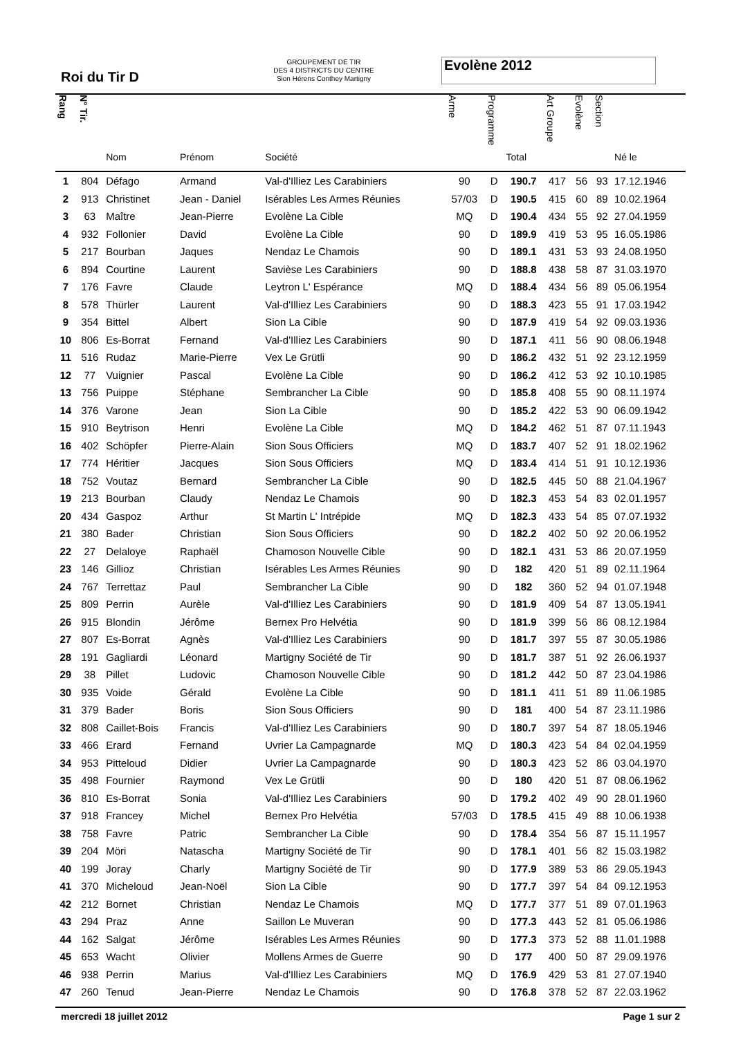Roi du Tir D
GROUPEMENT DE TIR
DES 4 DISTRICTS DU CENTRE
Sion Hérens Conthey Martigny
Evolène 2012
| Rang | N° Tir. | Nom | Prénom | Société | Arme | Programme | Total | Art Groupe | Evolène | Section | Né le |
| --- | --- | --- | --- | --- | --- | --- | --- | --- | --- | --- | --- |
| 1 | 804 | Défago | Armand | Val-d'Illiez Les Carabiniers | 90 | D | 190.7 | 417 | 56 | 93 | 17.12.1946 |
| 2 | 913 | Christinet | Jean - Daniel | Isérables Les Armes Réunies | 57/03 | D | 190.5 | 415 | 60 | 89 | 10.02.1964 |
| 3 | 63 | Maître | Jean-Pierre | Evolène La Cible | MQ | D | 190.4 | 434 | 55 | 92 | 27.04.1959 |
| 4 | 932 | Follonier | David | Evolène La Cible | 90 | D | 189.9 | 419 | 53 | 95 | 16.05.1986 |
| 5 | 217 | Bourban | Jaques | Nendaz Le Chamois | 90 | D | 189.1 | 431 | 53 | 93 | 24.08.1950 |
| 6 | 894 | Courtine | Laurent | Savièse Les Carabiniers | 90 | D | 188.8 | 438 | 58 | 87 | 31.03.1970 |
| 7 | 176 | Favre | Claude | Leytron L' Espérance | MQ | D | 188.4 | 434 | 56 | 89 | 05.06.1954 |
| 8 | 578 | Thürler | Laurent | Val-d'Illiez Les Carabiniers | 90 | D | 188.3 | 423 | 55 | 91 | 17.03.1942 |
| 9 | 354 | Bittel | Albert | Sion La Cible | 90 | D | 187.9 | 419 | 54 | 92 | 09.03.1936 |
| 10 | 806 | Es-Borrat | Fernand | Val-d'Illiez Les Carabiniers | 90 | D | 187.1 | 411 | 56 | 90 | 08.06.1948 |
| 11 | 516 | Rudaz | Marie-Pierre | Vex Le Grütli | 90 | D | 186.2 | 432 | 51 | 92 | 23.12.1959 |
| 12 | 77 | Vuignier | Pascal | Evolène La Cible | 90 | D | 186.2 | 412 | 53 | 92 | 10.10.1985 |
| 13 | 756 | Puippe | Stéphane | Sembrancher La Cible | 90 | D | 185.8 | 408 | 55 | 90 | 08.11.1974 |
| 14 | 376 | Varone | Jean | Sion La Cible | 90 | D | 185.2 | 422 | 53 | 90 | 06.09.1942 |
| 15 | 910 | Beytrison | Henri | Evolène La Cible | MQ | D | 184.2 | 462 | 51 | 87 | 07.11.1943 |
| 16 | 402 | Schöpfer | Pierre-Alain | Sion Sous Officiers | MQ | D | 183.7 | 407 | 52 | 91 | 18.02.1962 |
| 17 | 774 | Héritier | Jacques | Sion Sous Officiers | MQ | D | 183.4 | 414 | 51 | 91 | 10.12.1936 |
| 18 | 752 | Voutaz | Bernard | Sembrancher La Cible | 90 | D | 182.5 | 445 | 50 | 88 | 21.04.1967 |
| 19 | 213 | Bourban | Claudy | Nendaz Le Chamois | 90 | D | 182.3 | 453 | 54 | 83 | 02.01.1957 |
| 20 | 434 | Gaspoz | Arthur | St Martin L' Intrépide | MQ | D | 182.3 | 433 | 54 | 85 | 07.07.1932 |
| 21 | 380 | Bader | Christian | Sion Sous Officiers | 90 | D | 182.2 | 402 | 50 | 92 | 20.06.1952 |
| 22 | 27 | Delaloye | Raphaël | Chamoson Nouvelle Cible | 90 | D | 182.1 | 431 | 53 | 86 | 20.07.1959 |
| 23 | 146 | Gillioz | Christian | Isérables Les Armes Réunies | 90 | D | 182 | 420 | 51 | 89 | 02.11.1964 |
| 24 | 767 | Terrettaz | Paul | Sembrancher La Cible | 90 | D | 182 | 360 | 52 | 94 | 01.07.1948 |
| 25 | 809 | Perrin | Aurèle | Val-d'Illiez Les Carabiniers | 90 | D | 181.9 | 409 | 54 | 87 | 13.05.1941 |
| 26 | 915 | Blondin | Jérôme | Bernex Pro Helvétia | 90 | D | 181.9 | 399 | 56 | 86 | 08.12.1984 |
| 27 | 807 | Es-Borrat | Agnès | Val-d'Illiez Les Carabiniers | 90 | D | 181.7 | 397 | 55 | 87 | 30.05.1986 |
| 28 | 191 | Gagliardi | Léonard | Martigny Société de Tir | 90 | D | 181.7 | 387 | 51 | 92 | 26.06.1937 |
| 29 | 38 | Pillet | Ludovic | Chamoson Nouvelle Cible | 90 | D | 181.2 | 442 | 50 | 87 | 23.04.1986 |
| 30 | 935 | Voide | Gérald | Evolène La Cible | 90 | D | 181.1 | 411 | 51 | 89 | 11.06.1985 |
| 31 | 379 | Bader | Boris | Sion Sous Officiers | 90 | D | 181 | 400 | 54 | 87 | 23.11.1986 |
| 32 | 808 | Caillet-Bois | Francis | Val-d'Illiez Les Carabiniers | 90 | D | 180.7 | 397 | 54 | 87 | 18.05.1946 |
| 33 | 466 | Erard | Fernand | Uvrier La Campagnarde | MQ | D | 180.3 | 423 | 54 | 84 | 02.04.1959 |
| 34 | 953 | Pitteloud | Didier | Uvrier La Campagnarde | 90 | D | 180.3 | 423 | 52 | 86 | 03.04.1970 |
| 35 | 498 | Fournier | Raymond | Vex Le Grütli | 90 | D | 180 | 420 | 51 | 87 | 08.06.1962 |
| 36 | 810 | Es-Borrat | Sonia | Val-d'Illiez Les Carabiniers | 90 | D | 179.2 | 402 | 49 | 90 | 28.01.1960 |
| 37 | 918 | Francey | Michel | Bernex Pro Helvétia | 57/03 | D | 178.5 | 415 | 49 | 88 | 10.06.1938 |
| 38 | 758 | Favre | Patric | Sembrancher La Cible | 90 | D | 178.4 | 354 | 56 | 87 | 15.11.1957 |
| 39 | 204 | Möri | Natascha | Martigny Société de Tir | 90 | D | 178.1 | 401 | 56 | 82 | 15.03.1982 |
| 40 | 199 | Joray | Charly | Martigny Société de Tir | 90 | D | 177.9 | 389 | 53 | 86 | 29.05.1943 |
| 41 | 370 | Micheloud | Jean-Noël | Sion La Cible | 90 | D | 177.7 | 397 | 54 | 84 | 09.12.1953 |
| 42 | 212 | Bornet | Christian | Nendaz Le Chamois | MQ | D | 177.7 | 377 | 51 | 89 | 07.01.1963 |
| 43 | 294 | Praz | Anne | Saillon Le Muveran | 90 | D | 177.3 | 443 | 52 | 81 | 05.06.1986 |
| 44 | 162 | Salgat | Jérôme | Isérables Les Armes Réunies | 90 | D | 177.3 | 373 | 52 | 88 | 11.01.1988 |
| 45 | 653 | Wacht | Olivier | Mollens Armes de Guerre | 90 | D | 177 | 400 | 50 | 87 | 29.09.1976 |
| 46 | 938 | Perrin | Marius | Val-d'Illiez Les Carabiniers | MQ | D | 176.9 | 429 | 53 | 81 | 27.07.1940 |
| 47 | 260 | Tenud | Jean-Pierre | Nendaz Le Chamois | 90 | D | 176.8 | 378 | 52 | 87 | 22.03.1962 |
mercredi 18 juillet 2012 Page 1 sur 2